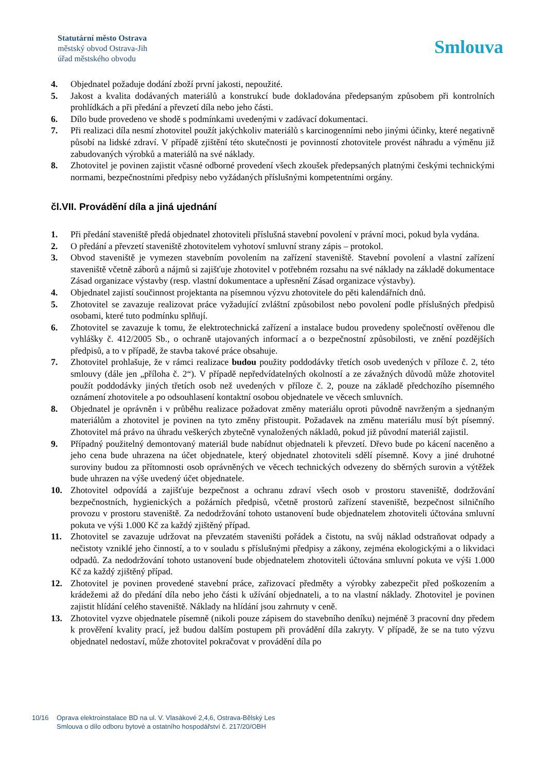Statutární město Ostrava
městský obvod Ostrava-Jih
úřad městského obvodu
Smlouva
4. Objednatel požaduje dodání zboží první jakosti, nepoužité.
5. Jakost a kvalita dodávaných materiálů a konstrukcí bude dokladována předepsaným způsobem při kontrolních prohlídkách a při předání a převzetí díla nebo jeho části.
6. Dílo bude provedeno ve shodě s podmínkami uvedenými v zadávací dokumentaci.
7. Při realizaci díla nesmí zhotovitel použít jakýchkoliv materiálů s karcinogenními nebo jinými účinky, které negativně působí na lidské zdraví. V případě zjištění této skutečnosti je povinností zhotovitele provést náhradu a výměnu již zabudovaných výrobků a materiálů na své náklady.
8. Zhotovitel je povinen zajistit včasné odborné provedení všech zkoušek předepsaných platnými českými technickými normami, bezpečnostními předpisy nebo vyžádaných příslušnými kompetentními orgány.
čl.VII. Provádění díla a jiná ujednání
1. Při předání staveniště předá objednatel zhotoviteli příslušná stavební povolení v právní moci, pokud byla vydána.
2. O předání a převzetí staveniště zhotovitelem vyhotoví smluvní strany zápis – protokol.
3. Obvod staveniště je vymezen stavebním povolením na zařízení staveniště. Stavební povolení a vlastní zařízení staveniště včetně záborů a nájmů si zajišťuje zhotovitel v potřebném rozsahu na své náklady na základě dokumentace Zásad organizace výstavby (resp. vlastní dokumentace a upřesnění Zásad organizace výstavby).
4. Objednatel zajistí součinnost projektanta na písemnou výzvu zhotovitele do pěti kalendářních dnů.
5. Zhotovitel se zavazuje realizovat práce vyžadující zvláštní způsobilost nebo povolení podle příslušných předpisů osobami, které tuto podmínku splňují.
6. Zhotovitel se zavazuje k tomu, že elektrotechnická zařízení a instalace budou provedeny společností ověřenou dle vyhlášky č. 412/2005 Sb., o ochraně utajovaných informací a o bezpečnostní způsobilosti, ve znění pozdějších předpisů, a to v případě, že stavba takové práce obsahuje.
7. Zhotovitel prohlašuje, že v rámci realizace budou použity poddodávky třetích osob uvedených v příloze č. 2, této smlouvy (dále jen „příloha č. 2“). V případě nepředvídatelných okolností a ze závažných důvodů může zhotovitel použít poddodávky jiných třetích osob než uvedených v příloze č. 2, pouze na základě předchozího písemného oznámení zhotovitele a po odsouhlasení kontaktní osobou objednatele ve věcech smluvních.
8. Objednatel je oprávněn i v průběhu realizace požadovat změny materiálu oproti původně navrženým a sjednaným materiálům a zhotovitel je povinen na tyto změny přistoupit. Požadavek na změnu materiálu musí být písemný. Zhotovitel má právo na úhradu veškerých zbytečně vynaložených nákladů, pokud již původní materiál zajistil.
9. Případný použitelný demontovaný materiál bude nabídnut objednateli k převzetí. Dřevo bude po kácení naceněno a jeho cena bude uhrazena na účet objednatele, který objednatel zhotoviteli sdělí písemně. Kovy a jiné druhotné suroviny budou za přítomnosti osob oprávněných ve věcech technických odvezeny do sběrných surovin a výtěžek bude uhrazen na výše uvedený účet objednatele.
10. Zhotovitel odpovídá a zajišťuje bezpečnost a ochranu zdraví všech osob v prostoru staveniště, dodržování bezpečnostních, hygienických a požárních předpisů, včetně prostorů zařízení staveniště, bezpečnost silničního provozu v prostoru staveniště. Za nedodržování tohoto ustanovení bude objednatelem zhotoviteli účtována smluvní pokuta ve výši 1.000 Kč za každý zjištěný případ.
11. Zhotovitel se zavazuje udržovat na převzatém staveništi pořádek a čistotu, na svůj náklad odstraňovat odpady a nečistoty vzniklé jeho činností, a to v souladu s příslušnými předpisy a zákony, zejména ekologickými a o likvidaci odpadů. Za nedodržování tohoto ustanovení bude objednatelem zhotoviteli účtována smluvní pokuta ve výši 1.000 Kč za každý zjištěný případ.
12. Zhotovitel je povinen provedené stavební práce, zařizovací předměty a výrobky zabezpečit před poškozením a krádežemi až do předání díla nebo jeho části k užívání objednateli, a to na vlastní náklady. Zhotovitel je povinen zajistit hlídání celého staveniště. Náklady na hlídání jsou zahrnuty v ceně.
13. Zhotovitel vyzve objednatele písemně (nikoli pouze zápisem do stavebního deníku) nejméně 3 pracovní dny předem k prověření kvality prací, jež budou dalším postupem při provádění díla zakryty. V případě, že se na tuto výzvu objednatel nedostaví, může zhotovitel pokračovat v provádění díla po
10/16 Oprava elektroinstalace BD na ul. V. Vlasákové 2,4,6, Ostrava-Bělský Les
Smlouva o dílo odboru bytové a ostatního hospodářství č. 217/20/OBH